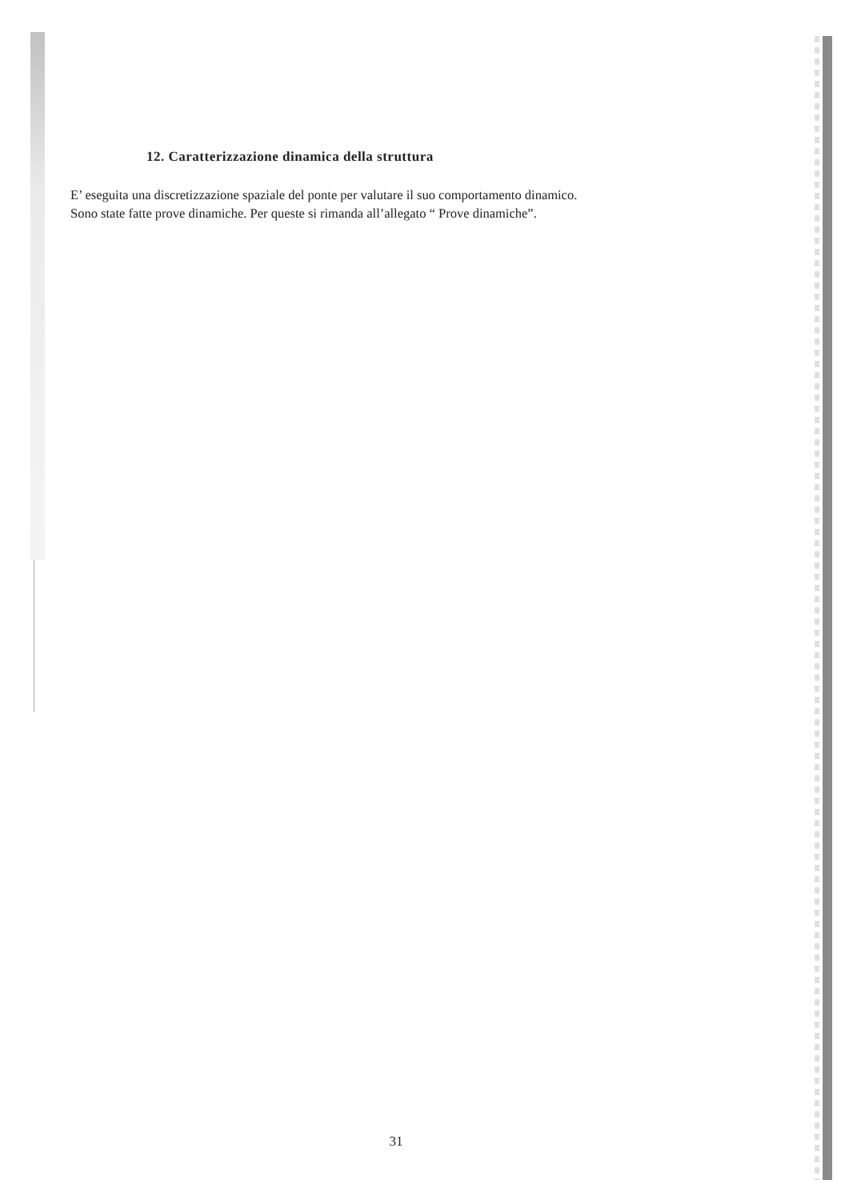12. Caratterizzazione dinamica della struttura
E’ eseguita una discretizzazione spaziale del ponte per valutare il suo comportamento dinamico.
Sono state fatte prove dinamiche. Per queste si rimanda all’allegato “ Prove dinamiche”.
31